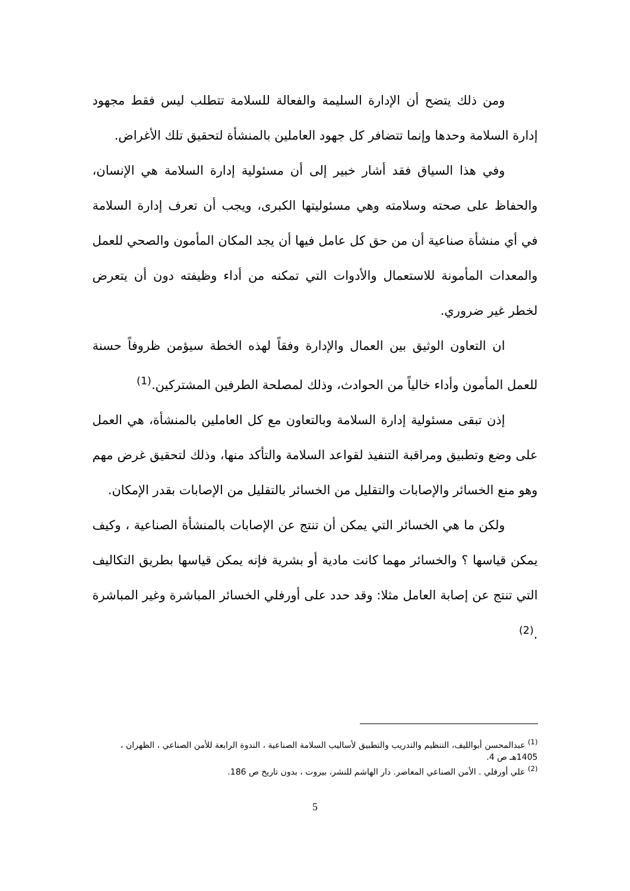ومن ذلك يتضح أن الإدارة السليمة والفعالة للسلامة تتطلب ليس فقط مجهود إدارة السلامة وحدها وإنما تتضافر كل جهود العاملين بالمنشأة لتحقيق تلك الأغراض.
وفي هذا السياق فقد أشار خبير إلى أن مسئولية إدارة السلامة هي الإنسان، والحفاظ على صحته وسلامته وهي مسئوليتها الكبرى، ويجب أن تعرف إدارة السلامة في أي منشأة صناعية أن من حق كل عامل فيها أن يجد المكان المأمون والصحي للعمل والمعدات المأمونة للاستعمال والأدوات التي تمكنه من أداء وظيفته دون أن يتعرض لخطر غير ضروري.
ان التعاون الوثيق بين العمال والإدارة وفقاً لهذه الخطة سيؤمن ظروفاً حسنة للعمل المأمون وأداء خالياً من الحوادث، وذلك لمصلحة الطرفين المشتركين.<sup>(1)</sup>
إذن تبقى مسئولية إدارة السلامة وبالتعاون مع كل العاملين بالمنشأة، هي العمل على وضع وتطبيق ومراقبة التنفيذ لقواعد السلامة والتأكد منها، وذلك لتحقيق غرض مهم وهو منع الخسائر والإصابات والتقليل من الخسائر بالتقليل من الإصابات بقدر الإمكان.
ولكن ما هي الخسائر التي يمكن أن تنتج عن الإصابات بالمنشأة الصناعية ، وكيف يمكن قياسها ؟ والخسائر مهما كانت مادية أو بشرية فإنه يمكن قياسها بطريق التكاليف التي تنتج عن إصابة العامل مثلا: وقد حدد على أورفلي الخسائر المباشرة وغير المباشرة .<sup>(2)</sup>
<sup>(1)</sup> عبدالمحسن أبوالليف، التنظيم والتدريب والتطبيق لأساليب السلامة الصناعية ، الندوة الرابعة للأمن الصناعي ، الظهران ، 1405هـ ص 4.
<sup>(2)</sup> علي أورفلي . الأمن الصناعي المعاصر. دار الهاشم للنشر، بيروت ، بدون تاريخ ص 186.
5